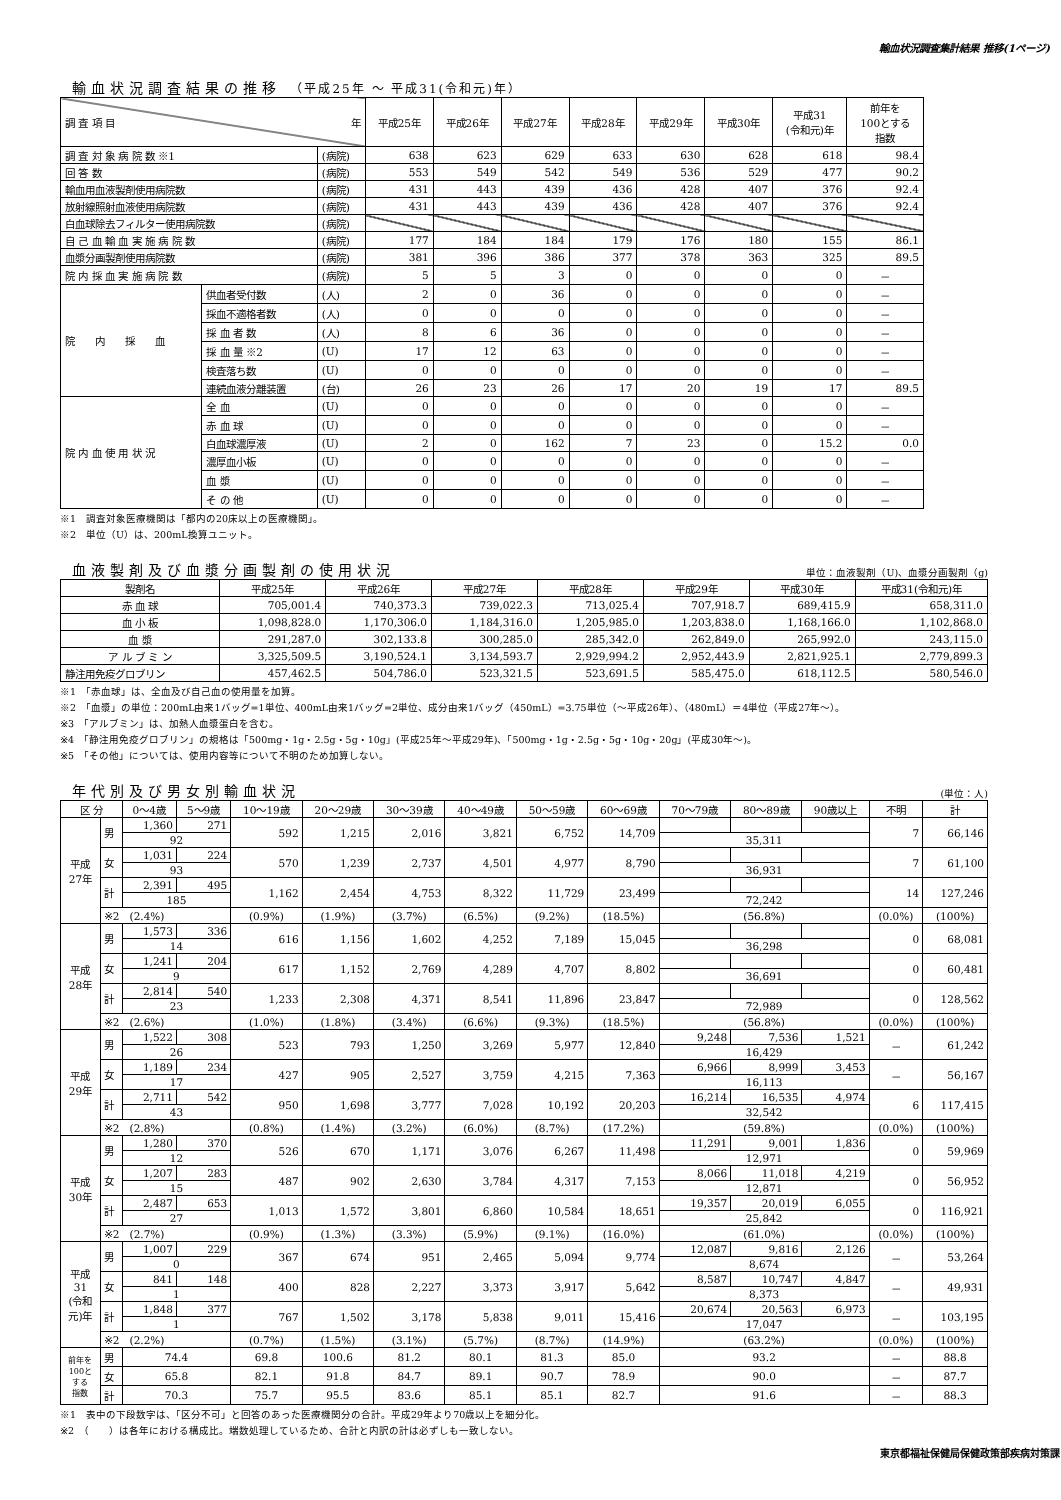輸血状況調査集計結果 推移(1ページ)
輸血状況調査結果の推移 （平成25年 ～ 平成31(令和元)年）
| 調 査 項 目 年 | | | 平成25年 | 平成26年 | 平成27年 | 平成28年 | 平成29年 | 平成30年 | 平成31 (令和元)年 | 前年を 100とする 指数 |
| --- | --- | --- | --- | --- | --- | --- | --- | --- | --- | --- |
| 調 査 対 象 病 院 数 ※1 | | (病院) | 638 | 623 | 629 | 633 | 630 | 628 | 618 | 98.4 |
| 回 答 数 | | (病院) | 553 | 549 | 542 | 549 | 536 | 529 | 477 | 90.2 |
| 輸血用血液製剤使用病院数 | | (病院) | 431 | 443 | 439 | 436 | 428 | 407 | 376 | 92.4 |
| 放射線照射血液使用病院数 | | (病院) | 431 | 443 | 439 | 436 | 428 | 407 | 376 | 92.4 |
| 白血球除去フィルター使用病院数 | | (病院) | | | | | | | | |
| 自 己 血 輸 血 実 施 病 院 数 | | (病院) | 177 | 184 | 184 | 179 | 176 | 180 | 155 | 86.1 |
| 血漿分画製剤使用病院数 | | (病院) | 381 | 396 | 386 | 377 | 378 | 363 | 325 | 89.5 |
| 院 内 採 血 実 施 病 院 数 | | (病院) | 5 | 5 | 3 | 0 | 0 | 0 | 0 | － |
| 院 内 採 血 | 供血者受付数 | (人) | 2 | 0 | 36 | 0 | 0 | 0 | 0 | － |
| | 採血不適格者数 | (人) | 0 | 0 | 0 | 0 | 0 | 0 | 0 | － |
| | 採 血 者 数 | (人) | 8 | 6 | 36 | 0 | 0 | 0 | 0 | － |
| | 採 血 量 ※2 | (U) | 17 | 12 | 63 | 0 | 0 | 0 | 0 | － |
| | 検査落ち数 | (U) | 0 | 0 | 0 | 0 | 0 | 0 | 0 | － |
| | 連続血液分離装置 | (台) | 26 | 23 | 26 | 17 | 20 | 19 | 17 | 89.5 |
| 院 内 血 使 用 状 況 | 全 血 | (U) | 0 | 0 | 0 | 0 | 0 | 0 | 0 | － |
| | 赤 血 球 | (U) | 0 | 0 | 0 | 0 | 0 | 0 | 0 | － |
| | 白血球濃厚液 | (U) | 2 | 0 | 162 | 7 | 23 | 0 | 15.2 | 0.0 |
| | 濃厚血小板 | (U) | 0 | 0 | 0 | 0 | 0 | 0 | 0 | － |
| | 血 漿 | (U) | 0 | 0 | 0 | 0 | 0 | 0 | 0 | － |
| | そ の 他 | (U) | 0 | 0 | 0 | 0 | 0 | 0 | 0 | － |
※1　調査対象医療機関は「都内の20床以上の医療機関」。
※2　単位（U）は、200mL換算ユニット。
血液製剤及び血漿分画製剤の使用状況
単位：血液製剤（U)、血漿分画製剤（g)
| 製剤名 | 平成25年 | 平成26年 | 平成27年 | 平成28年 | 平成29年 | 平成30年 | 平成31(令和元)年 |
| --- | --- | --- | --- | --- | --- | --- | --- |
| 赤 血 球 | 705,001.4 | 740,373.3 | 739,022.3 | 713,025.4 | 707,918.7 | 689,415.9 | 658,311.0 |
| 血 小 板 | 1,098,828.0 | 1,170,306.0 | 1,184,316.0 | 1,205,985.0 | 1,203,838.0 | 1,168,166.0 | 1,102,868.0 |
| 血 漿 | 291,287.0 | 302,133.8 | 300,285.0 | 285,342.0 | 262,849.0 | 265,992.0 | 243,115.0 |
| ア ル ブ ミ ン | 3,325,509.5 | 3,190,524.1 | 3,134,593.7 | 2,929,994.2 | 2,952,443.9 | 2,821,925.1 | 2,779,899.3 |
| 静注用免疫グロブリン | 457,462.5 | 504,786.0 | 523,321.5 | 523,691.5 | 585,475.0 | 618,112.5 | 580,546.0 |
※1　「赤血球」は、全血及び自己血の使用量を加算。
※2　「血漿」の単位：200mL由来1バッグ=1単位、400mL由来1バッグ=2単位、成分由来1バッグ（450mL）=3.75単位（～平成26年）、（480mL）＝4単位（平成27年～）。
※3　「アルブミン」は、加熱人血漿蛋白を含む。
※4　「静注用免疫グロブリン」の規格は「500mg・1g・2.5g・5g・10g」(平成25年～平成29年)、「500mg・1g・2.5g・5g・10g・20g」(平成30年～)。
※5　「その他」については、使用内容等について不明のため加算しない。
年代別及び男女別輸血状況
(単位：人)
| 区 分 | | 0～4歳 | 5～9歳 | 10～19歳 | 20～29歳 | 30～39歳 | 40～49歳 | 50～59歳 | 60～69歳 | 70～79歳 | 80～89歳 | 90歳以上 | 不明 | 計 |
| --- | --- | --- | --- | --- | --- | --- | --- | --- | --- | --- | --- | --- | --- | --- |
| 平成 27年 | 男 | 1,360 | 271 | 592 | 1,215 | 2,016 | 3,821 | 6,752 | 14,709 | | | | 7 | 66,146 |
| | | 92 | | | | | | | | 35,311 | | | | |
| | 女 | 1,031 | 224 | 570 | 1,239 | 2,737 | 4,501 | 4,977 | 8,790 | | | | 7 | 61,100 |
| | | 93 | | | | | | | | 36,931 | | | | |
| | 計 | 2,391 | 495 | 1,162 | 2,454 | 4,753 | 8,322 | 11,729 | 23,499 | | | | 14 | 127,246 |
| | | 185 | | | | | | | | 72,242 | | | | |
| | ※2 (2.4%) | | | (0.9%) | (1.9%) | (3.7%) | (6.5%) | (9.2%) | (18.5%) | (56.8%) | | | (0.0%) | (100%) |
| 平成 28年 | 男 | 1,573 | 336 | 616 | 1,156 | 1,602 | 4,252 | 7,189 | 15,045 | | | | 0 | 68,081 |
| | | 14 | | | | | | | | 36,298 | | | | |
| | 女 | 1,241 | 204 | 617 | 1,152 | 2,769 | 4,289 | 4,707 | 8,802 | | | | 0 | 60,481 |
| | | 9 | | | | | | | | 36,691 | | | | |
| | 計 | 2,814 | 540 | 1,233 | 2,308 | 4,371 | 8,541 | 11,896 | 23,847 | | | | 0 | 128,562 |
| | | 23 | | | | | | | | 72,989 | | | | |
| | ※2 (2.6%) | | | (1.0%) | (1.8%) | (3.4%) | (6.6%) | (9.3%) | (18.5%) | (56.8%) | | | (0.0%) | (100%) |
| 平成 29年 | 男 | 1,522 | 308 | 523 | 793 | 1,250 | 3,269 | 5,977 | 12,840 | 9,248 | 7,536 | 1,521 | － | 61,242 |
| | | 26 | | | | | | | | 16,429 | | | | |
| | 女 | 1,189 | 234 | 427 | 905 | 2,527 | 3,759 | 4,215 | 7,363 | 6,966 | 8,999 | 3,453 | － | 56,167 |
| | | 17 | | | | | | | | 16,113 | | | | |
| | 計 | 2,711 | 542 | 950 | 1,698 | 3,777 | 7,028 | 10,192 | 20,203 | 16,214 | 16,535 | 4,974 | 6 | 117,415 |
| | | 43 | | | | | | | | 32,542 | | | | |
| | ※2 (2.8%) | | | (0.8%) | (1.4%) | (3.2%) | (6.0%) | (8.7%) | (17.2%) | (59.8%) | | | (0.0%) | (100%) |
| 平成 30年 | 男 | 1,280 | 370 | 526 | 670 | 1,171 | 3,076 | 6,267 | 11,498 | 11,291 | 9,001 | 1,836 | 0 | 59,969 |
| | | 12 | | | | | | | | 12,971 | | | | |
| | 女 | 1,207 | 283 | 487 | 902 | 2,630 | 3,784 | 4,317 | 7,153 | 8,066 | 11,018 | 4,219 | 0 | 56,952 |
| | | 15 | | | | | | | | 12,871 | | | | |
| | 計 | 2,487 | 653 | 1,013 | 1,572 | 3,801 | 6,860 | 10,584 | 18,651 | 19,357 | 20,019 | 6,055 | 0 | 116,921 |
| | | 27 | | | | | | | | 25,842 | | | | |
| | ※2 (2.7%) | | | (0.9%) | (1.3%) | (3.3%) | (5.9%) | (9.1%) | (16.0%) | (61.0%) | | | (0.0%) | (100%) |
| 平成 31 (令和 元)年 | 男 | 1,007 | 229 | 367 | 674 | 951 | 2,465 | 5,094 | 9,774 | 12,087 | 9,816 | 2,126 | － | 53,264 |
| | | 0 | | | | | | | | 8,674 | | | | |
| | 女 | 841 | 148 | 400 | 828 | 2,227 | 3,373 | 3,917 | 5,642 | 8,587 | 10,747 | 4,847 | － | 49,931 |
| | | 1 | | | | | | | | 8,373 | | | | |
| | 計 | 1,848 | 377 | 767 | 1,502 | 3,178 | 5,838 | 9,011 | 15,416 | 20,674 | 20,563 | 6,973 | － | 103,195 |
| | | 1 | | | | | | | | 17,047 | | | | |
| | ※2 (2.2%) | | | (0.7%) | (1.5%) | (3.1%) | (5.7%) | (8.7%) | (14.9%) | (63.2%) | | | (0.0%) | (100%) |
| 前年を 100と する 指数 | 男 | 74.4 | | 69.8 | 100.6 | 81.2 | 80.1 | 81.3 | 85.0 | 93.2 | | | － | 88.8 |
| | 女 | 65.8 | | 82.1 | 91.8 | 84.7 | 89.1 | 90.7 | 78.9 | 90.0 | | | － | 87.7 |
| | 計 | 70.3 | | 75.7 | 95.5 | 83.6 | 85.1 | 85.1 | 82.7 | 91.6 | | | － | 88.3 |
※1　表中の下段数字は、「区分不可」と回答のあった医療機関分の合計。平成29年より70歳以上を細分化。
※2　（　　）は各年における構成比。端数処理しているため、合計と内訳の計は必ずしも一致しない。
東京都福祉保健局保健政策部疾病対策課